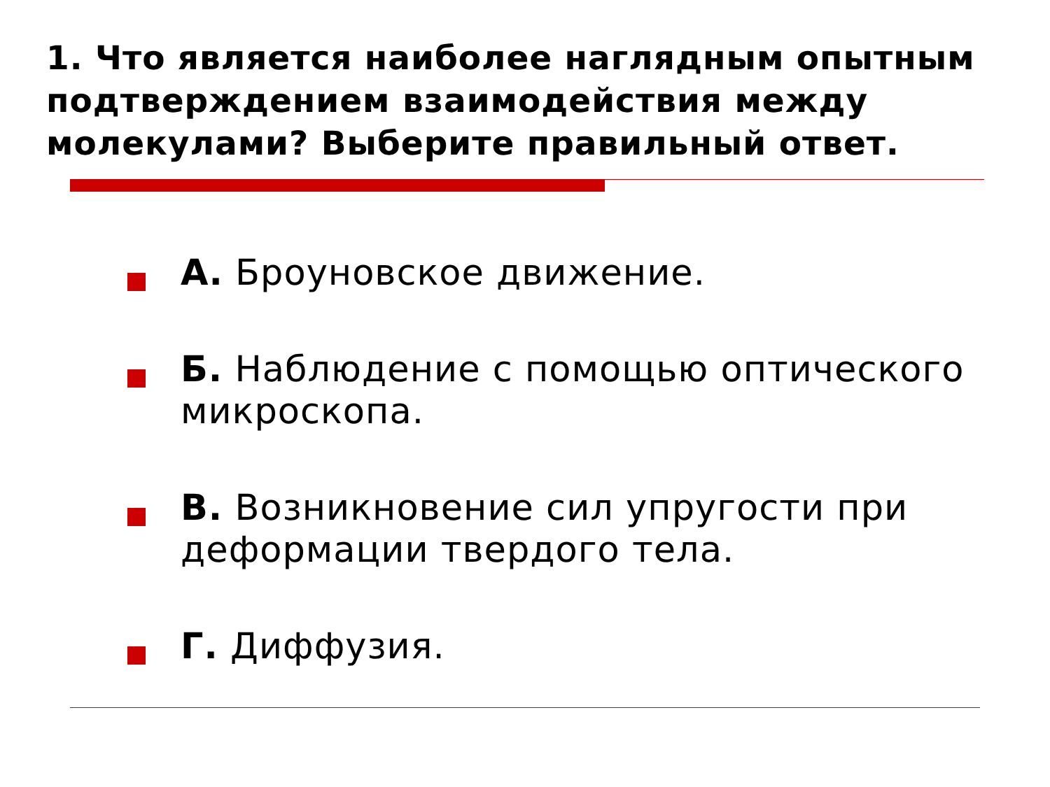1. Что является наиболее наглядным опытным подтверждением взаимодействия между молекулами? Выберите правильный ответ.
А. Броуновское движение.
Б. Наблюдение с помощью оптического микроскопа.
В. Возникновение сил упругости при деформации твердого тела.
Г. Диффузия.